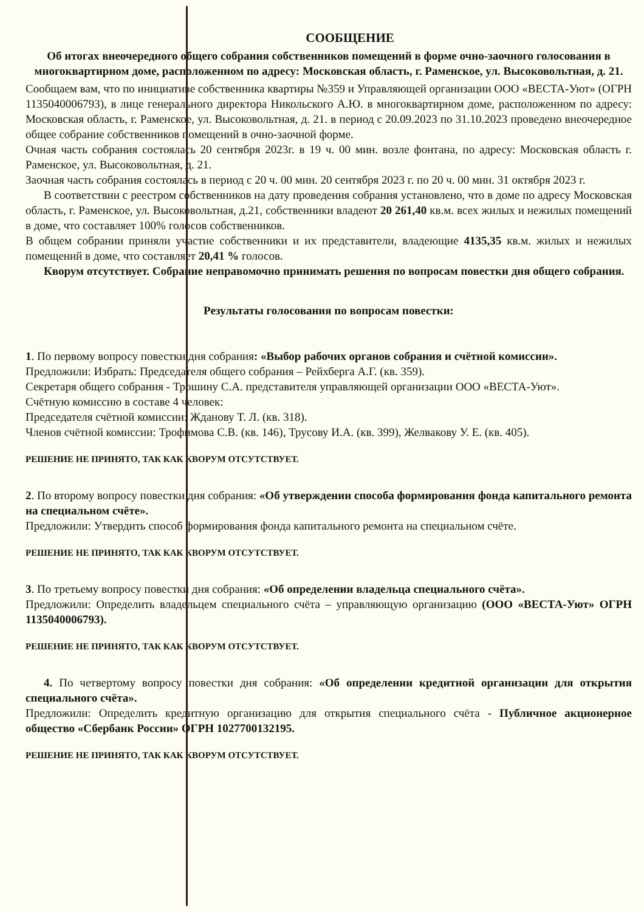СООБЩЕНИЕ
Об итогах внеочередного общего собрания собственников помещений в форме очно-заочного голосования в многоквартирном доме, расположенном по адресу: Московская область, г. Раменское, ул. Высоковольтная, д. 21.
Сообщаем вам, что по инициативе собственника квартиры №359 и Управляющей организации ООО «ВЕСТА-Уют» (ОГРН 1135040006793), в лице генерального директора Никольского А.Ю. в многоквартирном доме, расположенном по адресу: Московская область, г. Раменское, ул. Высоковольтная, д. 21. в период с 20.09.2023 по 31.10.2023 проведено внеочередное общее собрание собственников помещений в очно-заочной форме.
Очная часть собрания состоялась 20 сентября 2023г. в 19 ч. 00 мин. возле фонтана, по адресу: Московская область г. Раменское, ул. Высоковольтная, д. 21.
Заочная часть собрания состоялась в период с 20 ч. 00 мин. 20 сентября 2023 г. по 20 ч. 00 мин. 31 октября 2023 г.
В соответствии с реестром собственников на дату проведения собрания установлено, что в доме по адресу Московская область, г. Раменское, ул. Высоковольтная, д.21, собственники владеют 20 261,40 кв.м. всех жилых и нежилых помещений в доме, что составляет 100% голосов собственников.
В общем собрании приняли участие собственники и их представители, владеющие 4135,35 кв.м. жилых и нежилых помещений в доме, что составляет 20,41 % голосов.
Кворум отсутствует. Собрание неправомочно принимать решения по вопросам повестки дня общего собрания.
Результаты голосования по вопросам повестки:
1. По первому вопросу повестки дня собрания: «Выбор рабочих органов собрания и счётной комиссии».
Предложили: Избрать: Председателя общего собрания – Рейхберга А.Г. (кв. 359).
Секретаря общего собрания - Трошину С.А. представителя управляющей организации ООО «ВЕСТА-Уют».
Счётную комиссию в составе 4 человек:
Председателя счётной комиссии: Жданову Т. Л. (кв. 318).
Членов счётной комиссии: Трофимова С.В. (кв. 146), Трусову И.А. (кв. 399), Желвакову У. Е. (кв. 405).
РЕШЕНИЕ НЕ ПРИНЯТО, ТАК КАК КВОРУМ ОТСУТСТВУЕТ.
2. По второму вопросу повестки дня собрания: «Об утверждении способа формирования фонда капитального ремонта на специальном счёте».
Предложили: Утвердить способ формирования фонда капитального ремонта на специальном счёте.
РЕШЕНИЕ НЕ ПРИНЯТО, ТАК КАК КВОРУМ ОТСУТСТВУЕТ.
3. По третьему вопросу повестки дня собрания: «Об определении владельца специального счёта».
Предложили: Определить владельцем специального счёта – управляющую организацию (ООО «ВЕСТА-Уют» ОГРН 1135040006793).
РЕШЕНИЕ НЕ ПРИНЯТО, ТАК КАК КВОРУМ ОТСУТСТВУЕТ.
4. По четвертому вопросу повестки дня собрания: «Об определении кредитной организации для открытия специального счёта».
Предложили: Определить кредитную организацию для открытия специального счёта - Публичное акционерное общество «Сбербанк России» ОГРН 1027700132195.
РЕШЕНИЕ НЕ ПРИНЯТО, ТАК КАК КВОРУМ ОТСУТСТВУЕТ.